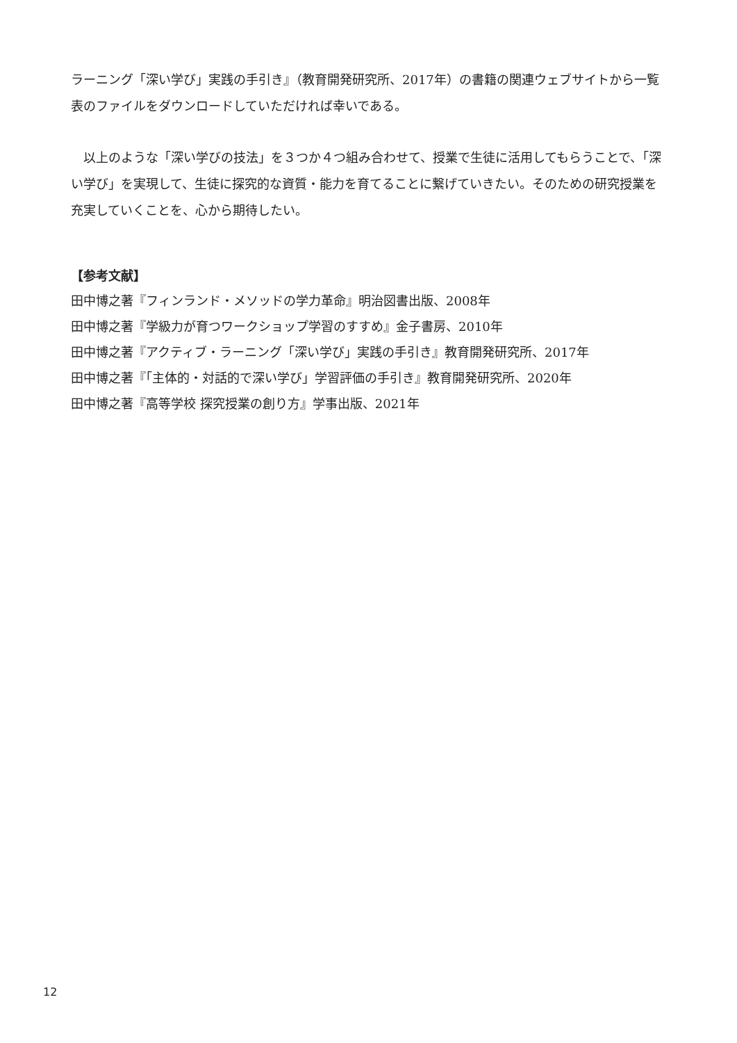ラーニング「深い学び」実践の手引き』（教育開発研究所、2017年）の書籍の関連ウェブサイトから一覧表のファイルをダウンロードしていただければ幸いである。
　以上のような「深い学びの技法」を３つか４つ組み合わせて、授業で生徒に活用してもらうことで、「深い学び」を実現して、生徒に探究的な資質・能力を育てることに繋げていきたい。そのための研究授業を充実していくことを、心から期待したい。
【参考文献】
田中博之著『フィンランド・メソッドの学力革命』明治図書出版、2008年
田中博之著『学級力が育つワークショップ学習のすすめ』金子書房、2010年
田中博之著『アクティブ・ラーニング「深い学び」実践の手引き』教育開発研究所、2017年
田中博之著『「主体的・対話的で深い学び」学習評価の手引き』教育開発研究所、2020年
田中博之著『高等学校 探究授業の創り方』学事出版、2021年
12